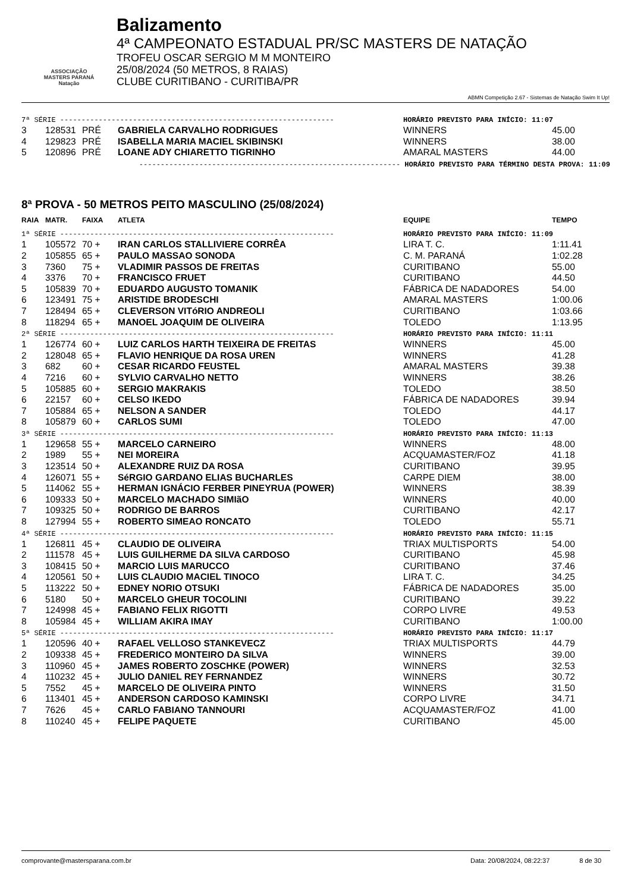ASSOCIAÇÃO
MASTERS PARANÁ
Natação
Balizamento
4ª CAMPEONATO ESTADUAL PR/SC MASTERS DE NATAÇÃO
TROFEU OSCAR SERGIO M M MONTEIRO
25/08/2024 (50 METROS, 8 RAIAS)
CLUBE CURITIBANO - CURITIBA/PR
ABMN Competição 2.67 - Sistemas de Natação Swim It Up!
| 7ª SÉRIE ---------------------------------------------------------------- | | | | HORÁRIO PREVISTO PARA INÍCIO: 11:07 | |
| 3 | 128531 | PRÉ | GABRIELA CARVALHO RODRIGUES | WINNERS | 45.00 |
| 4 | 129823 | PRÉ | ISABELLA MARIA MACIEL SKIBINSKI | WINNERS | 38.00 |
| 5 | 120896 | PRÉ | LOANE ADY CHIARETTO TIGRINHO | AMARAL MASTERS | 44.00 |
| ------------------------------------------------------------- HORÁRIO PREVISTO PARA TÉRMINO DESTA PROVA: 11:09 | | | | | |
8ª PROVA - 50 METROS PEITO MASCULINO (25/08/2024)
| RAIA | MATR. | FAIXA | ATLETA | EQUIPE | TEMPO |
| --- | --- | --- | --- | --- | --- |
| 1ª SÉRIE ---------------------------------------------------------------- | | | | HORÁRIO PREVISTO PARA INÍCIO: 11:09 | |
| 1 | 105572 | 70 + | IRAN CARLOS STALLIVIERE CORRÊA | LIRA T. C. | 1:11.41 |
| 2 | 105855 | 65 + | PAULO MASSAO SONODA | C. M. PARANÁ | 1:02.28 |
| 3 | 7360 | 75 + | VLADIMIR PASSOS DE FREITAS | CURITIBANO | 55.00 |
| 4 | 3376 | 70 + | FRANCISCO FRUET | CURITIBANO | 44.50 |
| 5 | 105839 | 70 + | EDUARDO AUGUSTO TOMANIK | FÁBRICA DE NADADORES | 54.00 |
| 6 | 123491 | 75 + | ARISTIDE BRODESCHI | AMARAL MASTERS | 1:00.06 |
| 7 | 128494 | 65 + | CLEVERSON VITóRIO ANDREOLI | CURITIBANO | 1:03.66 |
| 8 | 118294 | 65 + | MANOEL JOAQUIM DE OLIVEIRA | TOLEDO | 1:13.95 |
| 2ª SÉRIE ---------------------------------------------------------------- | | | | HORÁRIO PREVISTO PARA INÍCIO: 11:11 | |
| 1 | 126774 | 60 + | LUIZ CARLOS HARTH TEIXEIRA DE FREITAS | WINNERS | 45.00 |
| 2 | 128048 | 65 + | FLAVIO HENRIQUE DA ROSA UREN | WINNERS | 41.28 |
| 3 | 682 | 60 + | CESAR RICARDO FEUSTEL | AMARAL MASTERS | 39.38 |
| 4 | 7216 | 60 + | SYLVIO CARVALHO NETTO | WINNERS | 38.26 |
| 5 | 105885 | 60 + | SERGIO MAKRAKIS | TOLEDO | 38.50 |
| 6 | 22157 | 60 + | CELSO IKEDO | FÁBRICA DE NADADORES | 39.94 |
| 7 | 105884 | 65 + | NELSON A SANDER | TOLEDO | 44.17 |
| 8 | 105879 | 60 + | CARLOS SUMI | TOLEDO | 47.00 |
| 3ª SÉRIE ---------------------------------------------------------------- | | | | HORÁRIO PREVISTO PARA INÍCIO: 11:13 | |
| 1 | 129658 | 55 + | MARCELO CARNEIRO | WINNERS | 48.00 |
| 2 | 1989 | 55 + | NEI MOREIRA | ACQUAMASTER/FOZ | 41.18 |
| 3 | 123514 | 50 + | ALEXANDRE RUIZ DA ROSA | CURITIBANO | 39.95 |
| 4 | 126071 | 55 + | SéRGIO GARDANO ELIAS BUCHARLES | CARPE DIEM | 38.00 |
| 5 | 114062 | 55 + | HERMAN IGNÁCIO FERBER PINEYRUA (POWER) | WINNERS | 38.39 |
| 6 | 109333 | 50 + | MARCELO MACHADO SIMIãO | WINNERS | 40.00 |
| 7 | 109325 | 50 + | RODRIGO DE BARROS | CURITIBANO | 42.17 |
| 8 | 127994 | 55 + | ROBERTO SIMEAO RONCATO | TOLEDO | 55.71 |
| 4ª SÉRIE ---------------------------------------------------------------- | | | | HORÁRIO PREVISTO PARA INÍCIO: 11:15 | |
| 1 | 126811 | 45 + | CLAUDIO DE OLIVEIRA | TRIAX MULTISPORTS | 54.00 |
| 2 | 111578 | 45 + | LUIS GUILHERME DA SILVA CARDOSO | CURITIBANO | 45.98 |
| 3 | 108415 | 50 + | MARCIO LUIS MARUCCO | CURITIBANO | 37.46 |
| 4 | 120561 | 50 + | LUIS CLAUDIO MACIEL TINOCO | LIRA T. C. | 34.25 |
| 5 | 113222 | 50 + | EDNEY NORIO OTSUKI | FÁBRICA DE NADADORES | 35.00 |
| 6 | 5180 | 50 + | MARCELO GHEUR TOCOLINI | CURITIBANO | 39.22 |
| 7 | 124998 | 45 + | FABIANO FELIX RIGOTTI | CORPO LIVRE | 49.53 |
| 8 | 105984 | 45 + | WILLIAM AKIRA IMAY | CURITIBANO | 1:00.00 |
| 5ª SÉRIE ---------------------------------------------------------------- | | | | HORÁRIO PREVISTO PARA INÍCIO: 11:17 | |
| 1 | 120596 | 40 + | RAFAEL VELLOSO STANKEVECZ | TRIAX MULTISPORTS | 44.79 |
| 2 | 109338 | 45 + | FREDERICO MONTEIRO DA SILVA | WINNERS | 39.00 |
| 3 | 110960 | 45 + | JAMES ROBERTO ZOSCHKE (POWER) | WINNERS | 32.53 |
| 4 | 110232 | 45 + | JULIO DANIEL REY FERNANDEZ | WINNERS | 30.72 |
| 5 | 7552 | 45 + | MARCELO DE OLIVEIRA PINTO | WINNERS | 31.50 |
| 6 | 113401 | 45 + | ANDERSON CARDOSO KAMINSKI | CORPO LIVRE | 34.71 |
| 7 | 7626 | 45 + | CARLO FABIANO TANNOURI | ACQUAMASTER/FOZ | 41.00 |
| 8 | 110240 | 45 + | FELIPE PAQUETE | CURITIBANO | 45.00 |
comprovante@mastersparana.com.br Data: 20/08/2024, 08:22:37 8 de 30